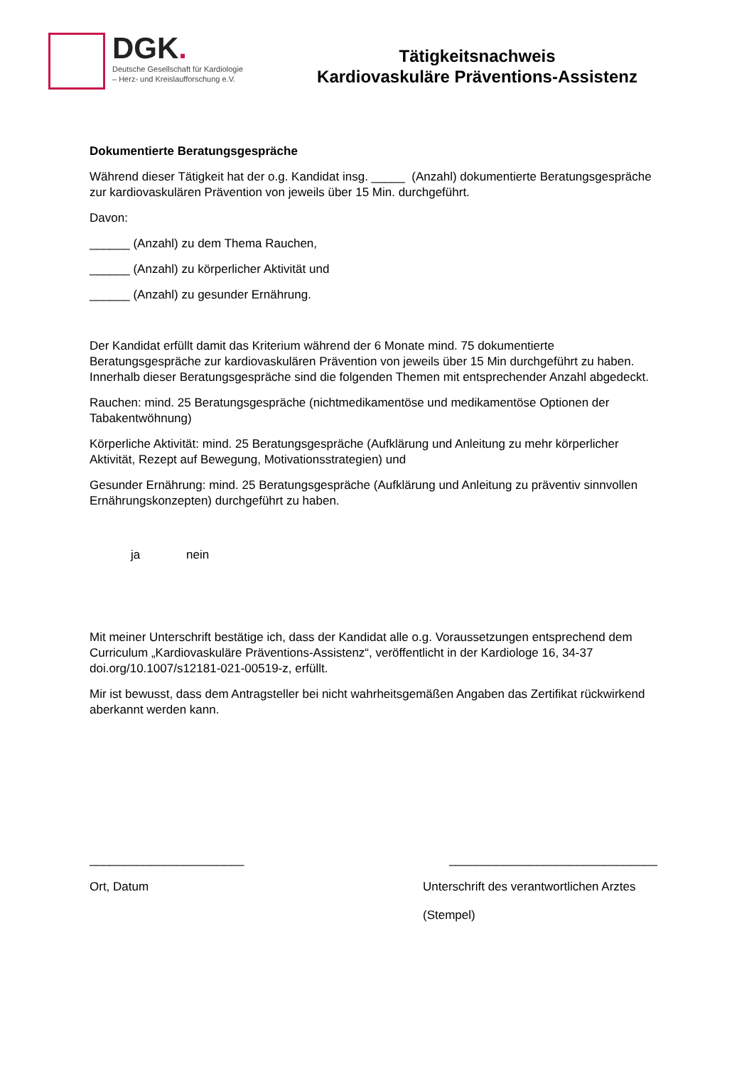DGK.
Deutsche Gesellschaft für Kardiologie
– Herz- und Kreislaufforschung e.V.
Tätigkeitsnachweis
Kardiovaskuläre Präventions-Assistenz
Dokumentierte Beratungsgespräche
Während dieser Tätigkeit hat der o.g. Kandidat insg. _____ (Anzahl) dokumentierte Beratungsgespräche zur kardiovaskulären Prävention von jeweils über 15 Min. durchgeführt.
Davon:
______ (Anzahl) zu dem Thema Rauchen,
______ (Anzahl) zu körperlicher Aktivität und
______ (Anzahl) zu gesunder Ernährung.
Der Kandidat erfüllt damit das Kriterium während der 6 Monate mind. 75 dokumentierte Beratungsgespräche zur kardiovaskulären Prävention von jeweils über 15 Min durchgeführt zu haben. Innerhalb dieser Beratungsgespräche sind die folgenden Themen mit entsprechender Anzahl abgedeckt.
Rauchen: mind. 25 Beratungsgespräche (nichtmedikamentöse und medikamentöse Optionen der Tabakentwöhnung)
Körperliche Aktivität: mind. 25 Beratungsgespräche (Aufklärung und Anleitung zu mehr körperlicher Aktivität, Rezept auf Bewegung, Motivationsstrategien) und
Gesunder Ernährung: mind. 25 Beratungsgespräche (Aufklärung und Anleitung zu präventiv sinnvollen Ernährungskonzepten) durchgeführt zu haben.
ja nein
Mit meiner Unterschrift bestätige ich, dass der Kandidat alle o.g. Voraussetzungen entsprechend dem Curriculum „Kardiovaskuläre Präventions-Assistenz“, veröffentlicht in der Kardiologe 16, 34-37 doi.org/10.1007/s12181-021-00519-z, erfüllt.
Mir ist bewusst, dass dem Antragsteller bei nicht wahrheitsgemäßen Angaben das Zertifikat rückwirkend aberkannt werden kann.
_______________________ _______________________________
Ort, Datum Unterschrift des verantwortlichen Arztes
(Stempel)